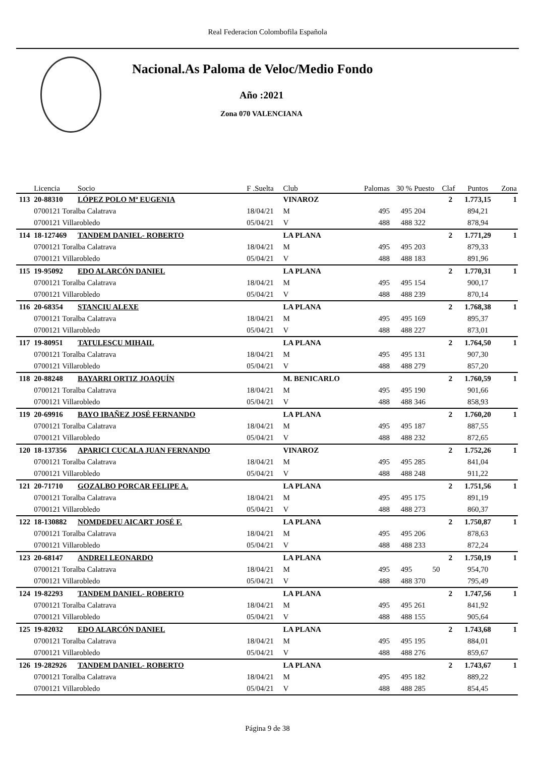Real Federacion Colombofila Española
Nacional.As Paloma de Veloc/Medio Fondo
Año :2021
Zona 070 VALENCIANA
| | Licencia | Socio | F .Suelta | Club | Palomas | 30 % | Puesto | Claf | Puntos | Zona |
| --- | --- | --- | --- | --- | --- | --- | --- | --- | --- | --- |
| 113 | 20-88310 | LÓPEZ POLO Mª EUGENIA | | VINAROZ | | | | 2 | 1.773,15 | 1 |
| | 0700121 Toralba Calatrava | | 18/04/21 | M | 495 | 495 | 204 | | 894,21 | |
| | 0700121 Villarobledo | | 05/04/21 | V | 488 | 488 | 322 | | 878,94 | |
| 114 | 18-127469 | TANDEM DANIEL- ROBERTO | | LA PLANA | | | | 2 | 1.771,29 | 1 |
| | 0700121 Toralba Calatrava | | 18/04/21 | M | 495 | 495 | 203 | | 879,33 | |
| | 0700121 Villarobledo | | 05/04/21 | V | 488 | 488 | 183 | | 891,96 | |
| 115 | 19-95092 | EDO ALARCÓN DANIEL | | LA PLANA | | | | 2 | 1.770,31 | 1 |
| | 0700121 Toralba Calatrava | | 18/04/21 | M | 495 | 495 | 154 | | 900,17 | |
| | 0700121 Villarobledo | | 05/04/21 | V | 488 | 488 | 239 | | 870,14 | |
| 116 | 20-68354 | STANCIU ALEXE | | LA PLANA | | | | 2 | 1.768,38 | 1 |
| | 0700121 Toralba Calatrava | | 18/04/21 | M | 495 | 495 | 169 | | 895,37 | |
| | 0700121 Villarobledo | | 05/04/21 | V | 488 | 488 | 227 | | 873,01 | |
| 117 | 19-80951 | TATULESCU MIHAIL | | LA PLANA | | | | 2 | 1.764,50 | 1 |
| | 0700121 Toralba Calatrava | | 18/04/21 | M | 495 | 495 | 131 | | 907,30 | |
| | 0700121 Villarobledo | | 05/04/21 | V | 488 | 488 | 279 | | 857,20 | |
| 118 | 20-88248 | BAYARRI ORTIZ JOAQUÍN | | M. BENICARLO | | | | 2 | 1.760,59 | 1 |
| | 0700121 Toralba Calatrava | | 18/04/21 | M | 495 | 495 | 190 | | 901,66 | |
| | 0700121 Villarobledo | | 05/04/21 | V | 488 | 488 | 346 | | 858,93 | |
| 119 | 20-69916 | BAYO IBAÑEZ JOSÉ FERNANDO | | LA PLANA | | | | 2 | 1.760,20 | 1 |
| | 0700121 Toralba Calatrava | | 18/04/21 | M | 495 | 495 | 187 | | 887,55 | |
| | 0700121 Villarobledo | | 05/04/21 | V | 488 | 488 | 232 | | 872,65 | |
| 120 | 18-137356 | APARICI CUCALA JUAN FERNANDO | | VINAROZ | | | | 2 | 1.752,26 | 1 |
| | 0700121 Toralba Calatrava | | 18/04/21 | M | 495 | 495 | 285 | | 841,04 | |
| | 0700121 Villarobledo | | 05/04/21 | V | 488 | 488 | 248 | | 911,22 | |
| 121 | 20-71710 | GOZALBO PORCAR FELIPE A. | | LA PLANA | | | | 2 | 1.751,56 | 1 |
| | 0700121 Toralba Calatrava | | 18/04/21 | M | 495 | 495 | 175 | | 891,19 | |
| | 0700121 Villarobledo | | 05/04/21 | V | 488 | 488 | 273 | | 860,37 | |
| 122 | 18-130882 | NOMDEDEU AICART JOSÉ F. | | LA PLANA | | | | 2 | 1.750,87 | 1 |
| | 0700121 Toralba Calatrava | | 18/04/21 | M | 495 | 495 | 206 | | 878,63 | |
| | 0700121 Villarobledo | | 05/04/21 | V | 488 | 488 | 233 | | 872,24 | |
| 123 | 20-68147 | ANDREI LEONARDO | | LA PLANA | | | | 2 | 1.750,19 | 1 |
| | 0700121 Toralba Calatrava | | 18/04/21 | M | 495 | 495 | 50 | | 954,70 | |
| | 0700121 Villarobledo | | 05/04/21 | V | 488 | 488 | 370 | | 795,49 | |
| 124 | 19-82293 | TANDEM DANIEL- ROBERTO | | LA PLANA | | | | 2 | 1.747,56 | 1 |
| | 0700121 Toralba Calatrava | | 18/04/21 | M | 495 | 495 | 261 | | 841,92 | |
| | 0700121 Villarobledo | | 05/04/21 | V | 488 | 488 | 155 | | 905,64 | |
| 125 | 19-82032 | EDO ALARCÓN DANIEL | | LA PLANA | | | | 2 | 1.743,68 | 1 |
| | 0700121 Toralba Calatrava | | 18/04/21 | M | 495 | 495 | 195 | | 884,01 | |
| | 0700121 Villarobledo | | 05/04/21 | V | 488 | 488 | 276 | | 859,67 | |
| 126 | 19-282926 | TANDEM DANIEL- ROBERTO | | LA PLANA | | | | 2 | 1.743,67 | 1 |
| | 0700121 Toralba Calatrava | | 18/04/21 | M | 495 | 495 | 182 | | 889,22 | |
| | 0700121 Villarobledo | | 05/04/21 | V | 488 | 488 | 285 | | 854,45 | |
Página 9 de 38